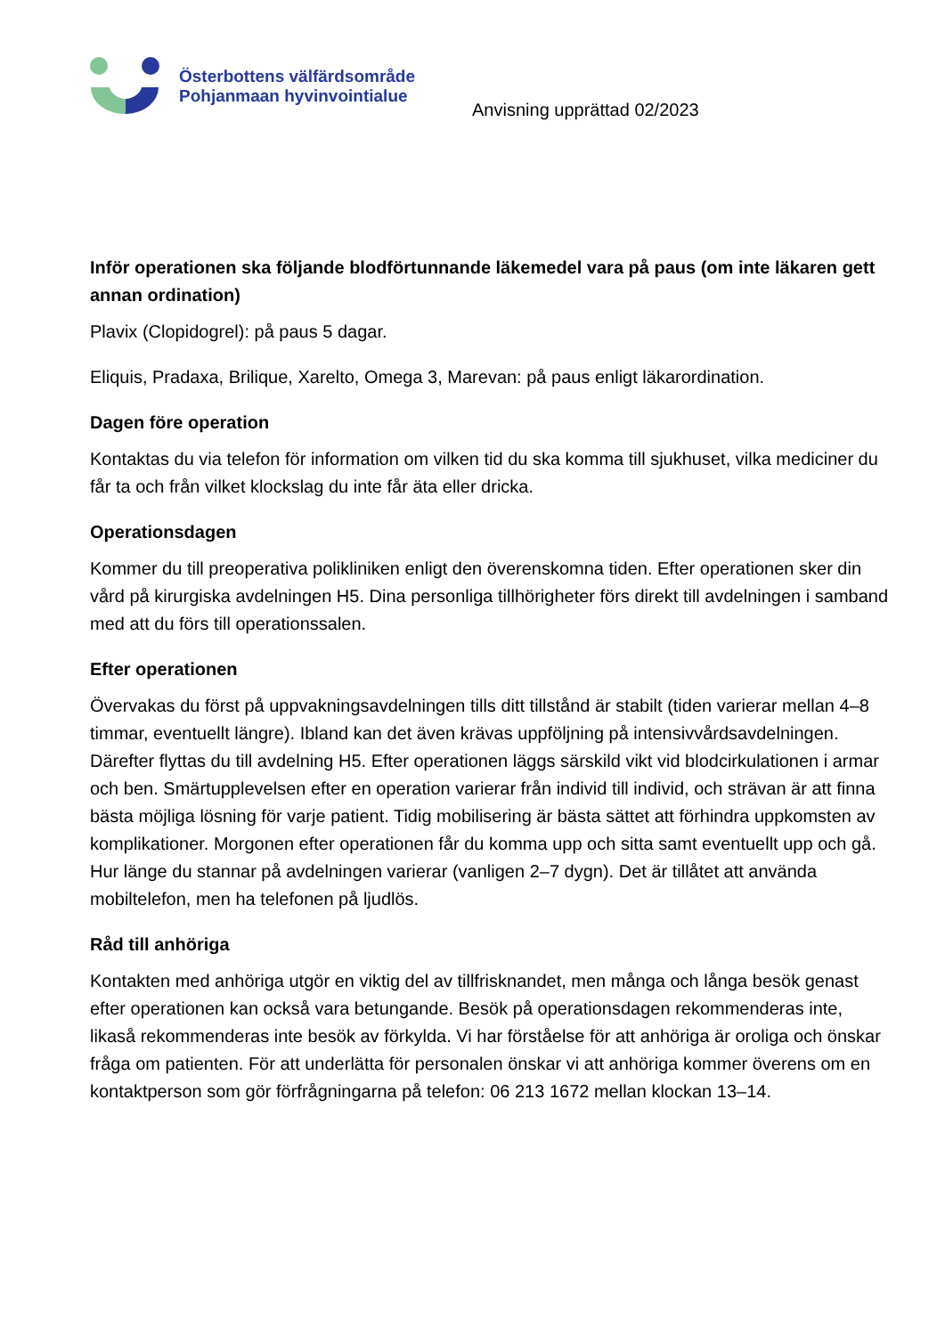Österbottens välfärdsområde
Pohjanmaan hyvinvointialue
Anvisning upprättad 02/2023
Inför operationen ska följande blodförtunnande läkemedel vara på paus (om inte läkaren gett annan ordination)
Plavix (Clopidogrel): på paus 5 dagar.
Eliquis, Pradaxa, Brilique, Xarelto, Omega 3, Marevan: på paus enligt läkarordination.
Dagen före operation
Kontaktas du via telefon för information om vilken tid du ska komma till sjukhuset, vilka mediciner du får ta och från vilket klockslag du inte får äta eller dricka.
Operationsdagen
Kommer du till preoperativa polikliniken enligt den överenskomna tiden. Efter operationen sker din vård på kirurgiska avdelningen H5. Dina personliga tillhörigheter förs direkt till avdelningen i samband med att du förs till operationssalen.
Efter operationen
Övervakas du först på uppvakningsavdelningen tills ditt tillstånd är stabilt (tiden varierar mellan 4–8 timmar, eventuellt längre). Ibland kan det även krävas uppföljning på intensivvårdsavdelningen. Därefter flyttas du till avdelning H5. Efter operationen läggs särskild vikt vid blodcirkulationen i armar och ben. Smärtupplevelsen efter en operation varierar från individ till individ, och strävan är att finna bästa möjliga lösning för varje patient. Tidig mobilisering är bästa sättet att förhindra uppkomsten av komplikationer. Morgonen efter operationen får du komma upp och sitta samt eventuellt upp och gå. Hur länge du stannar på avdelningen varierar (vanligen 2–7 dygn). Det är tillåtet att använda mobiltelefon, men ha telefonen på ljudlös.
Råd till anhöriga
Kontakten med anhöriga utgör en viktig del av tillfrisknandet, men många och långa besök genast efter operationen kan också vara betungande. Besök på operationsdagen rekommenderas inte, likaså rekommenderas inte besök av förkylda. Vi har förståelse för att anhöriga är oroliga och önskar fråga om patienten. För att underlätta för personalen önskar vi att anhöriga kommer överens om en kontaktperson som gör förfrågningarna på telefon: 06 213 1672 mellan klockan 13–14.